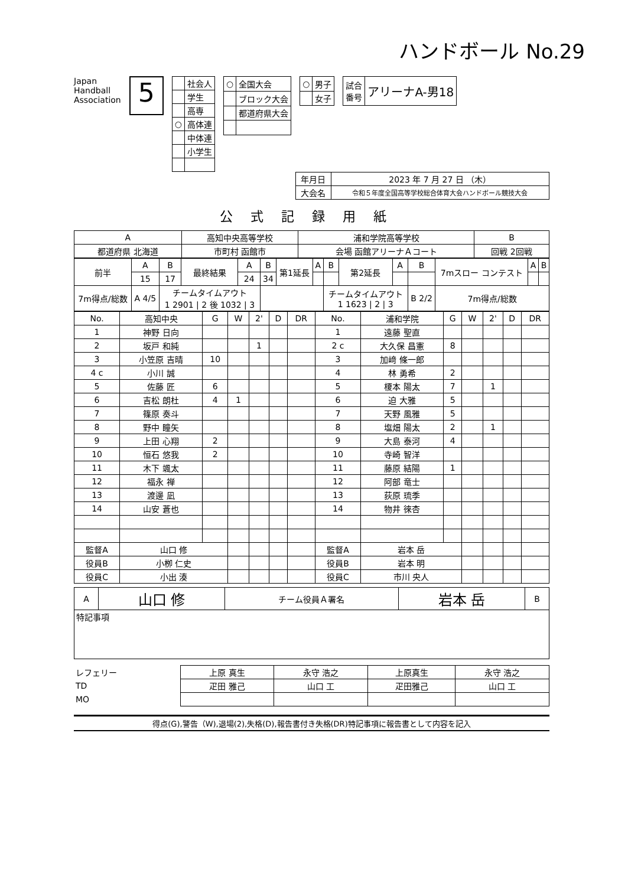ハンドボール No.29
Japan
Handball
Association
5
| | 社会人 |
| | 学生 |
| | 高専 |
| ○ | 高体連 |
| | 中体連 |
| | 小学生 |
| ○ | 全国大会 |
| | ブロック大会 |
| | 都道府県大会 |
| ○ | 男子 |
| | 女子 |
| 試合 番号 | アリーナA-男18 |
| 年月日 | 2023 年 7 月 27 日 （木） |
| 大会名 | 令和５年度全国高等学校総合体育大会ハンドボール競技大会 |
公式記録用紙
| A | 高知中央高等学校 | | 浦和学院高等学校 | B |
| 都道府県 北海道 | 市町村 函館市 | 会場 函館アリーナＡコート | | 回戦 2回戦 |
| 前半 | A | B | 最終結果 | A | B | 第1延長 | A | B | 第2延長 | A | B | 7mスロー コンテスト | A | B |
| | 15 | 17 | | 24 | 34 | | | | | | | | | |
| 7m得点/総数 | A 4/5 | チームタイムアウト 1 2901 / 2 後 1032 / 3 | | | | | | チームタイムアウト 1 1623 / 2 / 3 | | | B 2/2 | 7m得点/総数 | | |
| No. | 高知中央 | G | W | 2' | D | DR | No. | 浦和学院 | G | W | 2' | D | DR |
| --- | --- | --- | --- | --- | --- | --- | --- | --- | --- | --- | --- | --- | --- |
| 1 | 神野 日向 | | | | | | 1 | 遠藤 聖直 | | | | | |
| 2 | 坂戸 和純 | | | 1 | | | 2 c | 大久保 昌憲 | 8 | | | | |
| 3 | 小笠原 吉晴 | 10 | | | | | 3 | 加﨑 條一郎 | | | | | |
| 4 c | 小川 誠 | | | | | | 4 | 林 勇希 | 2 | | | | |
| 5 | 佐藤 匠 | 6 | | | | | 5 | 榎本 陽太 | 7 | | 1 | | |
| 6 | 吉松 朗杜 | 4 | 1 | | | | 6 | 迫 大雅 | 5 | | | | |
| 7 | 篠原 奏斗 | | | | | | 7 | 天野 風雅 | 5 | | | | |
| 8 | 野中 瞳矢 | | | | | | 8 | 塩畑 陽太 | 2 | | 1 | | |
| 9 | 上田 心翔 | 2 | | | | | 9 | 大島 泰河 | 4 | | | | |
| 10 | 恒石 悠我 | 2 | | | | | 10 | 寺崎 智洋 | | | | | |
| 11 | 木下 颯太 | | | | | | 11 | 藤原 結陽 | 1 | | | | |
| 12 | 福永 禅 | | | | | | 12 | 阿部 竜士 | | | | | |
| 13 | 渡邊 凪 | | | | | | 13 | 荻原 琉季 | | | | | |
| 14 | 山安 蒼也 | | | | | | 14 | 物井 徠杏 | | | | | |
| 監督A | 山口 修 | | | | | | 監督A | 岩本 岳 | | | | | |
| 役員B | 小栁 仁史 | | | | | | 役員B | 岩本 明 | | | | | |
| 役員C | 小出 湊 | | | | | | 役員C | 市川 央人 | | | | | |
| A | 山口 修 | チーム役員Ａ署名 | 岩本 岳 | B |
| 特記事項 | | | | |
| レフェリー | 上原 真生 | 永守 浩之 | 上原真生 | 永守 浩之 |
| TD | 疋田 雅己 | 山口 工 | 疋田雅己 | 山口 工 |
| MO | | | | |
得点(G),警告（W),退場(2),失格(D),報告書付き失格(DR)特記事項に報告書として内容を記入